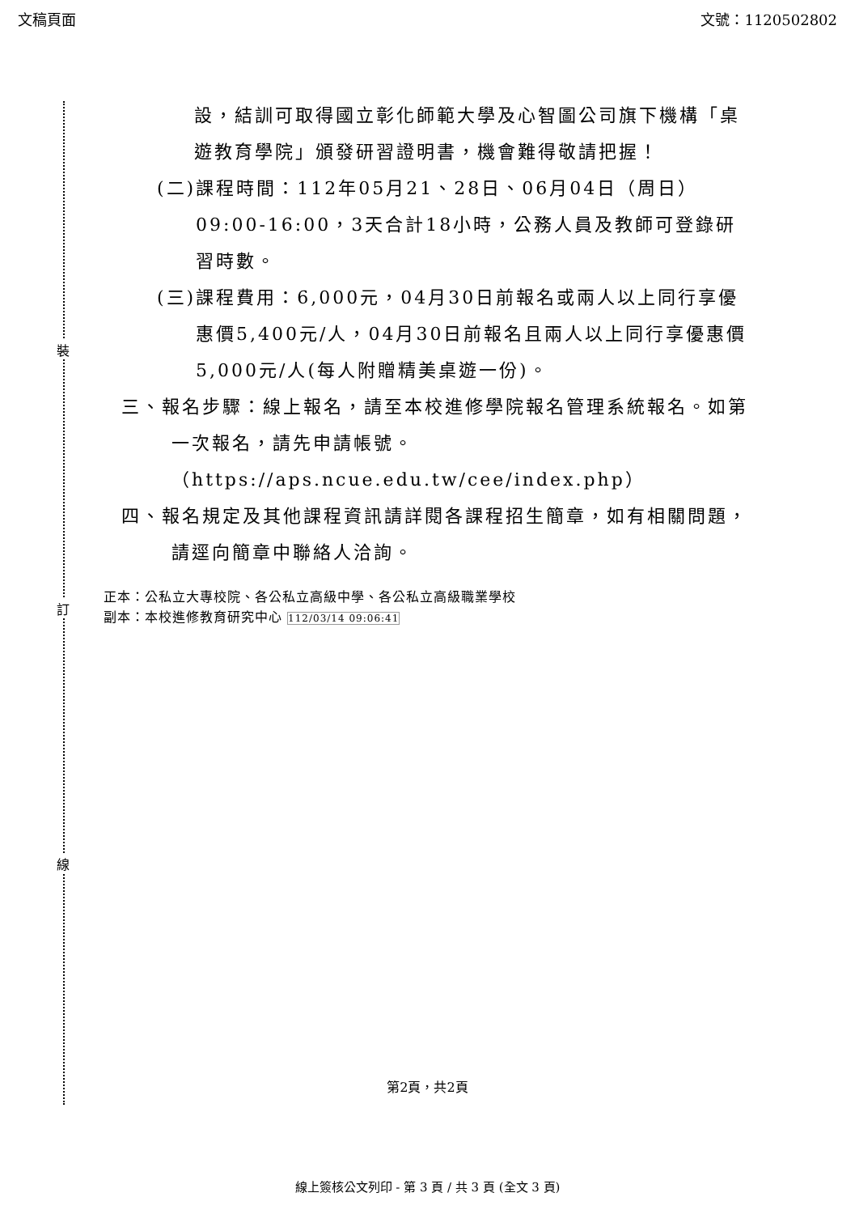文稿頁面 文號：1120502802
裝
訂
線
設，結訓可取得國立彰化師範大學及心智圖公司旗下機構「桌遊教育學院」頒發研習證明書，機會難得敬請把握！
(二)課程時間：112年05月21、28日、06月04日（周日）09:00-16:00，3天合計18小時，公務人員及教師可登錄研習時數。
(三)課程費用：6,000元，04月30日前報名或兩人以上同行享優惠價5,400元/人，04月30日前報名且兩人以上同行享優惠價5,000元/人(每人附贈精美桌遊一份)。
三、報名步驟：線上報名，請至本校進修學院報名管理系統報名。如第一次報名，請先申請帳號。（https://aps.ncue.edu.tw/cee/index.php）
四、報名規定及其他課程資訊請詳閱各課程招生簡章，如有相關問題，請逕向簡章中聯絡人洽詢。
正本：公私立大專校院、各公私立高級中學、各公私立高級職業學校
副本：本校進修教育研究中心 112/03/14 09:06:41
第2頁，共2頁
線上簽核公文列印 - 第 3 頁 / 共 3 頁 (全文 3 頁)